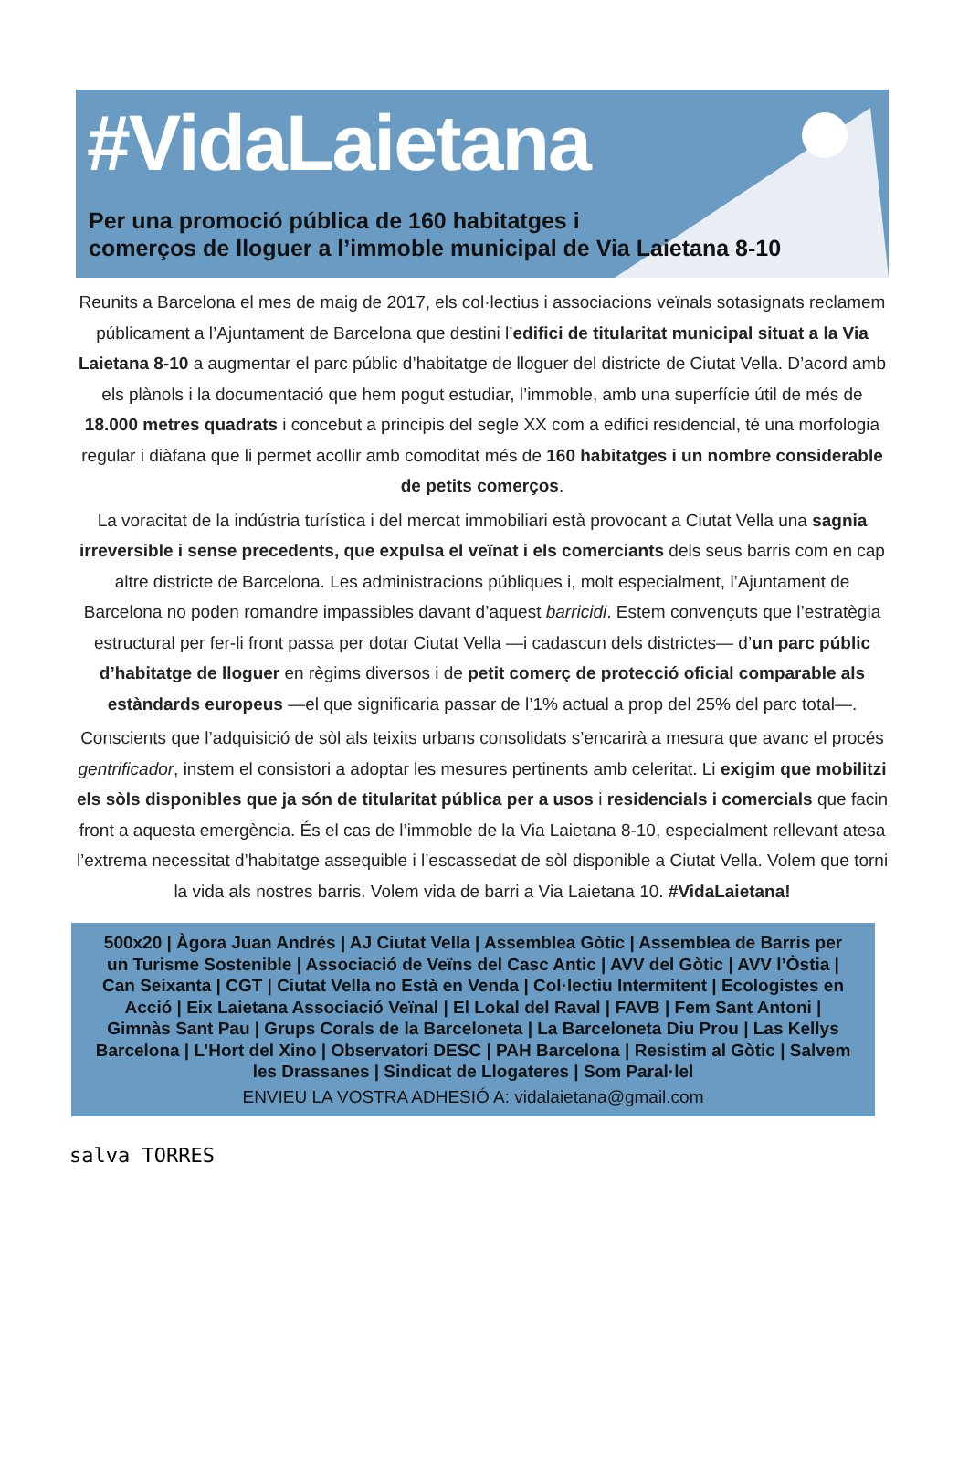#VidaLaietana
Per una promoció pública de 160 habitatges i
comerços de lloguer a l’immoble municipal de Via Laietana 8-10
Reunits a Barcelona el mes de maig de 2017, els col·lectius i associacions veïnals sotasignats reclamem públicament a l’Ajuntament de Barcelona que destini l’edifici de titularitat municipal situat a la Via Laietana 8-10 a augmentar el parc públic d’habitatge de lloguer del districte de Ciutat Vella. D’acord amb els plànols i la documentació que hem pogut estudiar, l’immoble, amb una superfície útil de més de 18.000 metres quadrats i concebut a principis del segle XX com a edifici residencial, té una morfologia regular i diàfana que li permet acollir amb comoditat més de 160 habitatges i un nombre considerable de petits comerços.
La voracitat de la indústria turística i del mercat immobiliari està provocant a Ciutat Vella una sagnia irreversible i sense precedents, que expulsa el veïnat i els comerciants dels seus barris com en cap altre districte de Barcelona. Les administracions públiques i, molt especialment, l’Ajuntament de Barcelona no poden romandre impassibles davant d’aquest barricidi. Estem convençuts que l’estratègia estructural per fer-li front passa per dotar Ciutat Vella —i cadascun dels districtes— d’un parc públic d’habitatge de lloguer en règims diversos i de petit comerç de protecció oficial comparable als estàndards europeus —el que significaria passar de l’1% actual a prop del 25% del parc total—.
Conscients que l’adquisició de sòl als teixits urbans consolidats s’encarirà a mesura que avanc el procés gentrificador, instem el consistori a adoptar les mesures pertinents amb celeritat. Li exigim que mobilitzi els sòls disponibles que ja són de titularitat pública per a usos i residencials i comercials que facin front a aquesta emergència. És el cas de l’immoble de la Via Laietana 8-10, especialment rellevant atesa l’extrema necessitat d’habitatge assequible i l’escassedat de sòl disponible a Ciutat Vella. Volem que torni la vida als nostres barris. Volem vida de barri a Via Laietana 10. #VidaLaietana!
500x20 | Àgora Juan Andrés | AJ Ciutat Vella | Assemblea Gòtic | Assemblea de Barris per un Turisme Sostenible | Associació de Veïns del Casc Antic | AVV del Gòtic | AVV l’Òstia | Can Seixanta | CGT | Ciutat Vella no Està en Venda | Col·lectiu Intermitent | Ecologistes en Acció | Eix Laietana Associació Veïnal | El Lokal del Raval | FAVB | Fem Sant Antoni | Gimnàs Sant Pau | Grups Corals de la Barceloneta | La Barceloneta Diu Prou | Las Kellys Barcelona | L’Hort del Xino | Observatori DESC | PAH Barcelona | Resistim al Gòtic | Salvem les Drassanes | Sindicat de Llogateres | Som Paral·lel
ENVIEU LA VOSTRA ADHESIÓ A: vidalaietana@gmail.com
salva TORRES